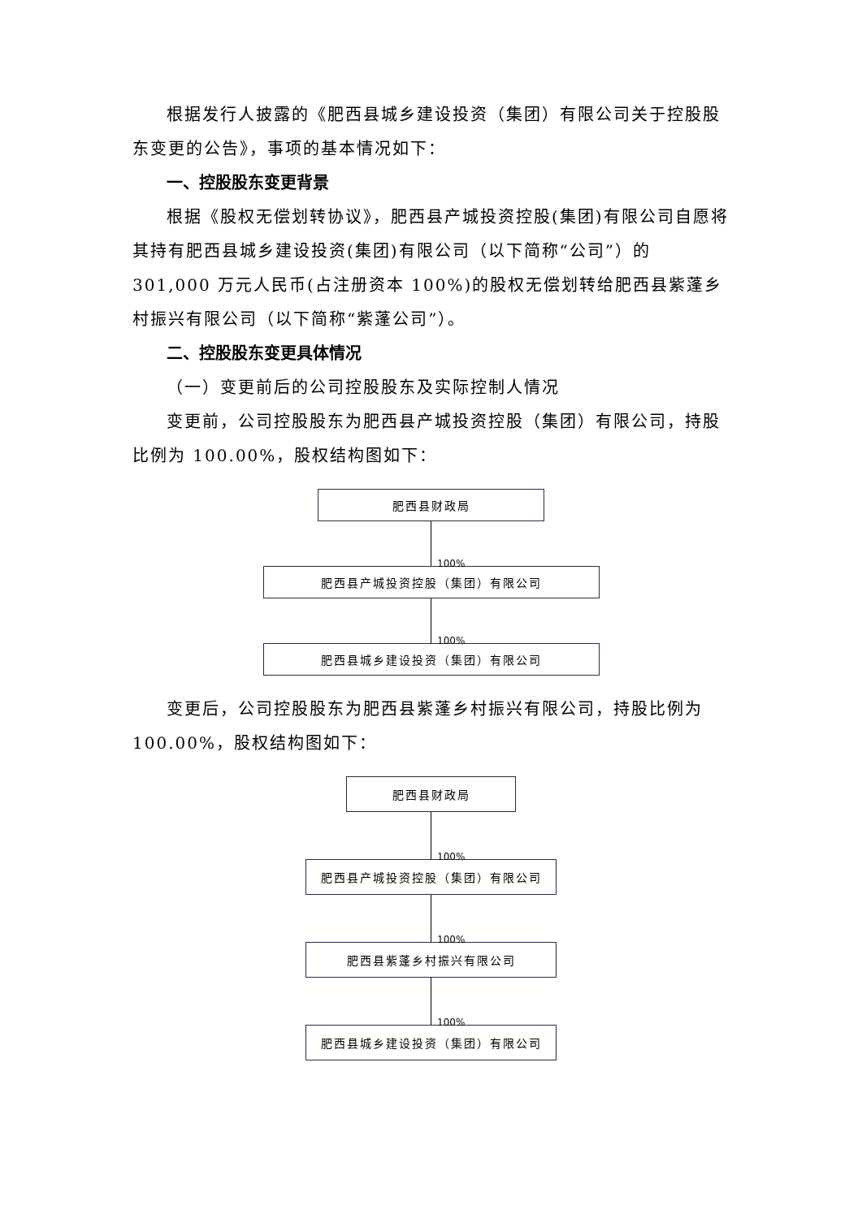根据发行人披露的《肥西县城乡建设投资（集团）有限公司关于控股股东变更的公告》，事项的基本情况如下：
一、控股股东变更背景
根据《股权无偿划转协议》，肥西县产城投资控股(集团)有限公司自愿将其持有肥西县城乡建设投资(集团)有限公司（以下简称“公司”）的 301,000 万元人民币(占注册资本 100%)的股权无偿划转给肥西县紫蓬乡村振兴有限公司（以下简称“紫蓬公司”）。
二、控股股东变更具体情况
（一）变更前后的公司控股股东及实际控制人情况
变更前，公司控股股东为肥西县产城投资控股（集团）有限公司，持股比例为 100.00%，股权结构图如下：
肥西县财政局
100%
肥西县产城投资控股（集团）有限公司
100%
肥西县城乡建设投资（集团）有限公司
变更后，公司控股股东为肥西县紫蓬乡村振兴有限公司，持股比例为 100.00%，股权结构图如下：
肥西县财政局
100%
肥西县产城投资控股（集团）有限公司
100%
肥西县紫蓬乡村振兴有限公司
100%
肥西县城乡建设投资（集团）有限公司